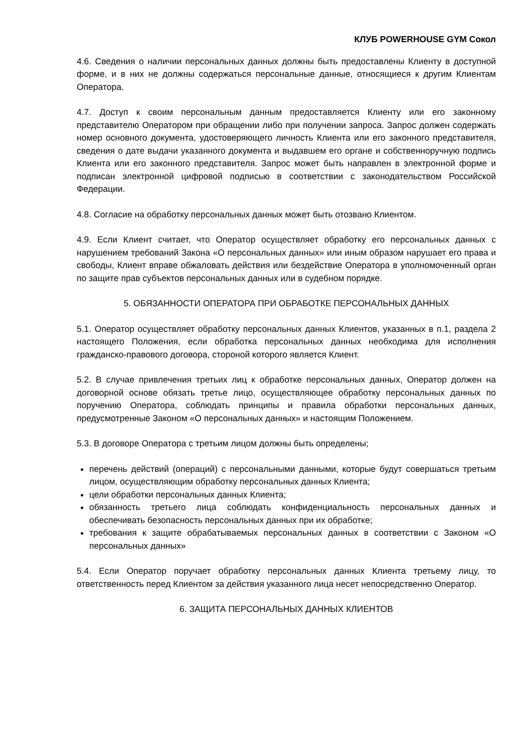КЛУБ POWERHOUSE GYM Сокол
4.6. Сведения о наличии персональных данных должны быть предоставлены Клиенту в доступной форме, и в них не должны содержаться персональные данные, относящиеся к другим Клиентам Оператора.
4.7. Доступ к своим персональным данным предоставляется Клиенту или его законному представителю Оператором при обращении либо при получении запроса. Запрос должен содержать номер основного документа, удостоверяющего личность Клиента или его законного представителя, сведения о дате выдачи указанного документа и выдавшем его органе и собственноручную подпись Клиента или его законного представителя. Запрос может быть направлен в электронной форме и подписан электронной цифровой подписью в соответствии с законодательством Российской Федерации.
4.8. Согласие на обработку персональных данных может быть отозвано Клиентом.
4.9. Если Клиент считает, что Оператор осуществляет обработку его персональных данных с нарушением требований Закона «О персональных данных» или иным образом нарушает его права и свободы, Клиент вправе обжаловать действия или бездействие Оператора в уполномоченный орган по защите прав субъектов персональных данных или в судебном порядке.
5. ОБЯЗАННОСТИ ОПЕРАТОРА ПРИ ОБРАБОТКЕ ПЕРСОНАЛЬНЫХ ДАННЫХ
5.1. Оператор осуществляет обработку персональных данных Клиентов, указанных в п.1, раздела 2 настоящего Положения, если обработка персональных данных необходима для исполнения гражданско-правового договора, стороной которого является Клиент.
5.2. В случае привлечения третьих лиц к обработке персональных данных, Оператор должен на договорной основе обязать третье лицо, осуществляющее обработку персональных данных по поручению Оператора, соблюдать принципы и правила обработки персональных данных, предусмотренные Законом «О персональных данных» и настоящим Положением.
5.3. В договоре Оператора с третьим лицом должны быть определены;
перечень действий (операций) с персональными данными, которые будут совершаться третьим лицом, осуществляющим обработку персональных данных Клиента;
цели обработки персональных данных Клиента;
обязанность третьего лица соблюдать конфиденциальность персональных данных и обеспечивать безопасность персональных данных при их обработке;
требования к защите обрабатываемых персональных данных в соответствии с Законом «О персональных данных»
5.4. Если Оператор поручает обработку персональных данных Клиента третьему лицу, то ответственность перед Клиентом за действия указанного лица несет непосредственно Оператор.
6. ЗАЩИТА ПЕРСОНАЛЬНЫХ ДАННЫХ КЛИЕНТОВ